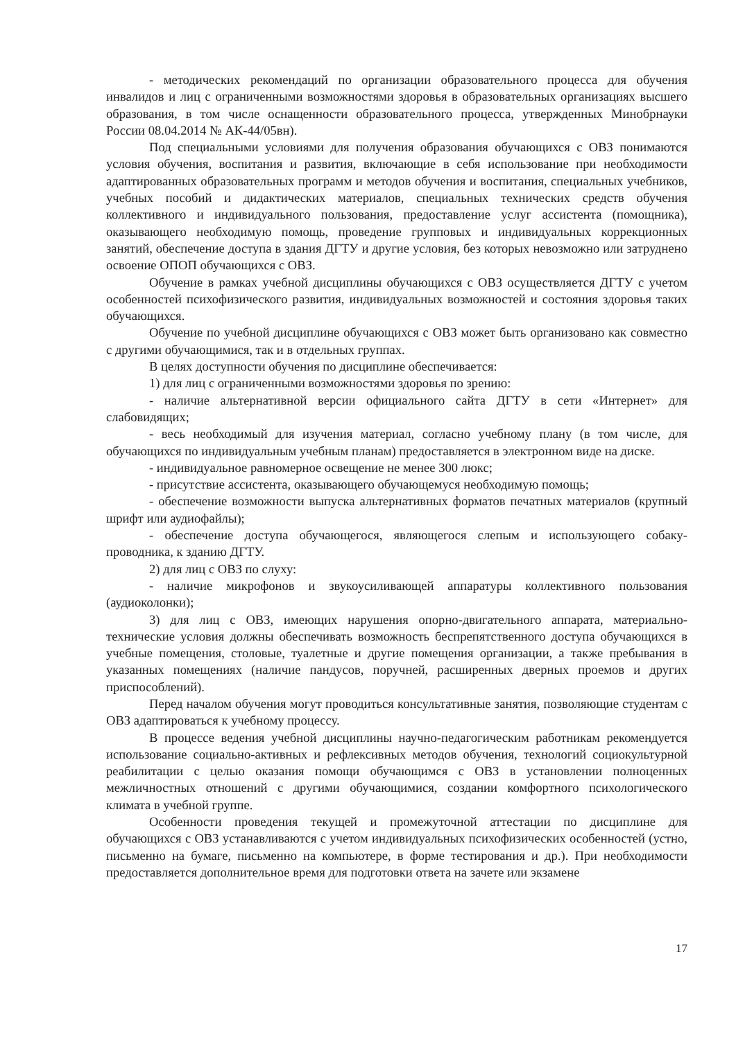- методических рекомендаций по организации образовательного процесса для обучения инвалидов и лиц с ограниченными возможностями здоровья в образовательных организациях высшего образования, в том числе оснащенности образовательного процесса, утвержденных Минобрнауки России 08.04.2014 № АК-44/05вн).
Под специальными условиями для получения образования обучающихся с ОВЗ понимаются условия обучения, воспитания и развития, включающие в себя использование при необходимости адаптированных образовательных программ и методов обучения и воспитания, специальных учебников, учебных пособий и дидактических материалов, специальных технических средств обучения коллективного и индивидуального пользования, предоставление услуг ассистента (помощника), оказывающего необходимую помощь, проведение групповых и индивидуальных коррекционных занятий, обеспечение доступа в здания ДГТУ и другие условия, без которых невозможно или затруднено освоение ОПОП обучающихся с ОВЗ.
Обучение в рамках учебной дисциплины обучающихся с ОВЗ осуществляется ДГТУ с учетом особенностей психофизического развития, индивидуальных возможностей и состояния здоровья таких обучающихся.
Обучение по учебной дисциплине обучающихся с ОВЗ может быть организовано как совместно с другими обучающимися, так и в отдельных группах.
В целях доступности обучения по дисциплине обеспечивается:
1) для лиц с ограниченными возможностями здоровья по зрению:
- наличие альтернативной версии официального сайта ДГТУ в сети «Интернет» для слабовидящих;
- весь необходимый для изучения материал, согласно учебному плану (в том числе, для обучающихся по индивидуальным учебным планам) предоставляется в электронном виде на диске.
- индивидуальное равномерное освещение не менее 300 люкс;
- присутствие ассистента, оказывающего обучающемуся необходимую помощь;
- обеспечение возможности выпуска альтернативных форматов печатных материалов (крупный шрифт или аудиофайлы);
- обеспечение доступа обучающегося, являющегося слепым и использующего собаку-проводника, к зданию ДГТУ.
2) для лиц с ОВЗ по слуху:
- наличие микрофонов и звукоусиливающей аппаратуры коллективного пользования (аудиоколонки);
3) для лиц с ОВЗ, имеющих нарушения опорно-двигательного аппарата, материально-технические условия должны обеспечивать возможность беспрепятственного доступа обучающихся в учебные помещения, столовые, туалетные и другие помещения организации, а также пребывания в указанных помещениях (наличие пандусов, поручней, расширенных дверных проемов и других приспособлений).
Перед началом обучения могут проводиться консультативные занятия, позволяющие студентам с ОВЗ адаптироваться к учебному процессу.
В процессе ведения учебной дисциплины научно-педагогическим работникам рекомендуется использование социально-активных и рефлексивных методов обучения, технологий социокультурной реабилитации с целью оказания помощи обучающимся с ОВЗ в установлении полноценных межличностных отношений с другими обучающимися, создании комфортного психологического климата в учебной группе.
Особенности проведения текущей и промежуточной аттестации по дисциплине для обучающихся с ОВЗ устанавливаются с учетом индивидуальных психофизических особенностей (устно, письменно на бумаге, письменно на компьютере, в форме тестирования и др.). При необходимости предоставляется дополнительное время для подготовки ответа на зачете или экзамене
17